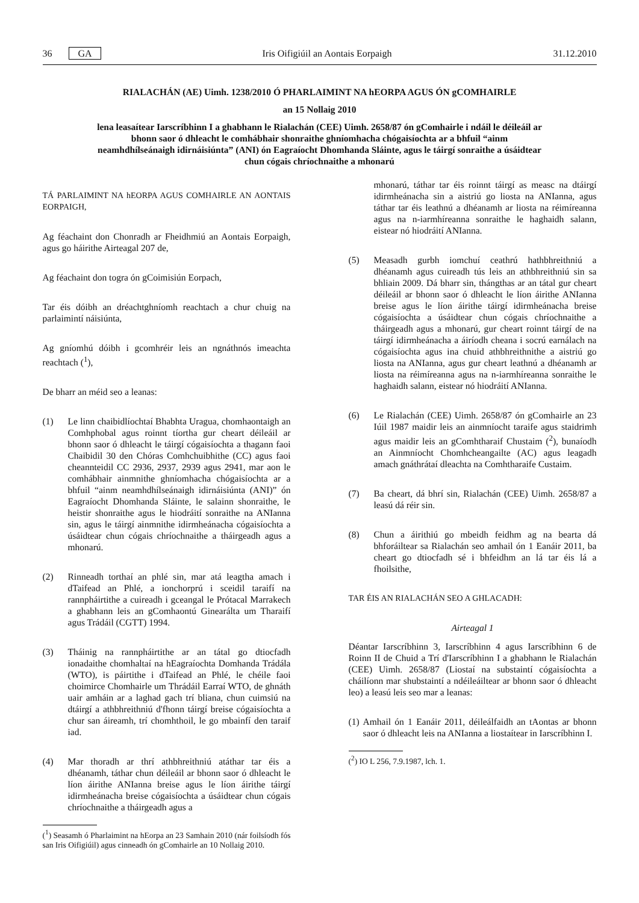36 GA Iris Oifigiúil an Aontais Eorpaigh 31.12.2010
RIALACHÁN (AE) Uimh. 1238/2010 Ó PHARLAIMINT NA hEORPA AGUS ÓN gCOMHAIRLE
an 15 Nollaig 2010
lena leasaítear Iarscríbhinn I a ghabhann le Rialachán (CEE) Uimh. 2658/87 ón gComhairle i ndáil le déileáil ar bhonn saor ó dhleacht le comhábhair shonraithe ghníomhacha chógaisíochta ar a bhfuil “ainm neamhdhílseánaigh idirnáisiúnta” (ANI) ón Eagraíocht Dhomhanda Sláinte, agus le táirgí sonraithe a úsáidtear chun cógais chríochnaithe a mhonarú
TÁ PARLAIMINT NA hEORPA AGUS COMHAIRLE AN AONTAIS EORPAIGH,
Ag féachaint don Chonradh ar Fheidhmiú an Aontais Eorpaigh, agus go háirithe Airteagal 207 de,
Ag féachaint don togra ón gCoimisiún Eorpach,
Tar éis dóibh an dréachtghníomh reachtach a chur chuig na parlaimintí náisiúnta,
Ag gníomhú dóibh i gcomhréir leis an ngnáthnós imeachta reachtach (<sup>1</sup>),
De bharr an méid seo a leanas:
(1) Le linn chaibidlíochtaí Bhabhta Uragua, chomhaontaigh an Comhphobal agus roinnt tíortha gur cheart déileáil ar bhonn saor ó dhleacht le táirgí cógaisíochta a thagann faoi Chaibidil 30 den Chóras Comhchuibhithe (CC) agus faoi cheannteidil CC 2936, 2937, 2939 agus 2941, mar aon le comhábhair ainmnithe ghníomhacha chógaisíochta ar a bhfuil “ainm neamhdhílseánaigh idirnáisiúnta (ANI)” ón Eagraíocht Dhomhanda Sláinte, le salainn shonraithe, le heistir shonraithe agus le hiodráití sonraithe na ANIanna sin, agus le táirgí ainmnithe idirmheánacha cógaisíochta a úsáidtear chun cógais chríochnaithe a tháirgeadh agus a mhonarú.
(2) Rinneadh torthaí an phlé sin, mar atá leagtha amach i dTaifead an Phlé, a ionchorprú i sceidil taraifí na rannpháirtithe a cuireadh i gceangal le Prótacal Marrakech a ghabhann leis an gComhaontú Ginearálta um Tharaifí agus Trádáil (CGTT) 1994.
(3) Tháinig na rannpháirtithe ar an tátal go dtiocfadh ionadaithe chomhaltaí na hEagraíochta Domhanda Trádála (WTO), is páirtithe i dTaifead an Phlé, le chéile faoi choimirce Chomhairle um Thrádáil Earraí WTO, de ghnáth uair amháin ar a laghad gach trí bliana, chun cuimsiú na dtáirgí a athbhreithniú d'fhonn táirgí breise cógaisíochta a chur san áireamh, trí chomhthoil, le go mbainfí den taraif iad.
(4) Mar thoradh ar thrí athbhreithniú atáthar tar éis a dhéanamh, táthar chun déileáil ar bhonn saor ó dhleacht le líon áirithe ANIanna breise agus le líon áirithe táirgí idirmheánacha breise cógaisíochta a úsáidtear chun cógais chríochnaithe a tháirgeadh agus a
(<sup>1</sup>) Seasamh ó Pharlaimint na hEorpa an 23 Samhain 2010 (nár foilsíodh fós san Iris Oifigiúil) agus cinneadh ón gComhairle an 10 Nollaig 2010.
mhonarú, táthar tar éis roinnt táirgí as measc na dtáirgí idirmheánacha sin a aistriú go liosta na ANIanna, agus táthar tar éis leathnú a dhéanamh ar liosta na réimíreanna agus na n-iarmhíreanna sonraithe le haghaidh salann, eistear nó hiodráití ANIanna.
(5) Measadh gurbh iomchuí ceathrú hathbhreithniú a dhéanamh agus cuireadh tús leis an athbhreithniú sin sa bhliain 2009. Dá bharr sin, thángthas ar an tátal gur cheart déileáil ar bhonn saor ó dhleacht le líon áirithe ANIanna breise agus le líon áirithe táirgí idirmheánacha breise cógaisíochta a úsáidtear chun cógais chríochnaithe a tháirgeadh agus a mhonarú, gur cheart roinnt táirgí de na táirgí idirmheánacha a áiríodh cheana i socrú earnálach na cógaisíochta agus ina chuid athbhreithnithe a aistriú go liosta na ANIanna, agus gur cheart leathnú a dhéanamh ar liosta na réimíreanna agus na n-iarmhíreanna sonraithe le haghaidh salann, eistear nó hiodráití ANIanna.
(6) Le Rialachán (CEE) Uimh. 2658/87 ón gComhairle an 23 Iúil 1987 maidir leis an ainmníocht taraife agus staidrimh agus maidir leis an gComhtharaif Chustaim (<sup>2</sup>), bunaíodh an Ainmníocht Chomhcheangailte (AC) agus leagadh amach gnáthrátaí dleachta na Comhtharaife Custaim.
(7) Ba cheart, dá bhrí sin, Rialachán (CEE) Uimh. 2658/87 a leasú dá réir sin.
(8) Chun a áirithiú go mbeidh feidhm ag na bearta dá bhforáiltear sa Rialachán seo amhail ón 1 Eanáir 2011, ba cheart go dtiocfadh sé i bhfeidhm an lá tar éis lá a fhoilsithe,
TAR ÉIS AN RIALACHÁN SEO A GHLACADH:
Airteagal 1
Déantar Iarscríbhinn 3, Iarscríbhinn 4 agus Iarscríbhinn 6 de Roinn II de Chuid a Trí d'Iarscríbhinn I a ghabhann le Rialachán (CEE) Uimh. 2658/87 (Liostaí na substaintí cógaisíochta a cháilíonn mar shubstaintí a ndéileáiltear ar bhonn saor ó dhleacht leo) a leasú leis seo mar a leanas:
(1) Amhail ón 1 Eanáir 2011, déileálfaidh an tAontas ar bhonn saor ó dhleacht leis na ANIanna a liostaítear in Iarscríbhinn I.
(<sup>2</sup>) IO L 256, 7.9.1987, lch. 1.